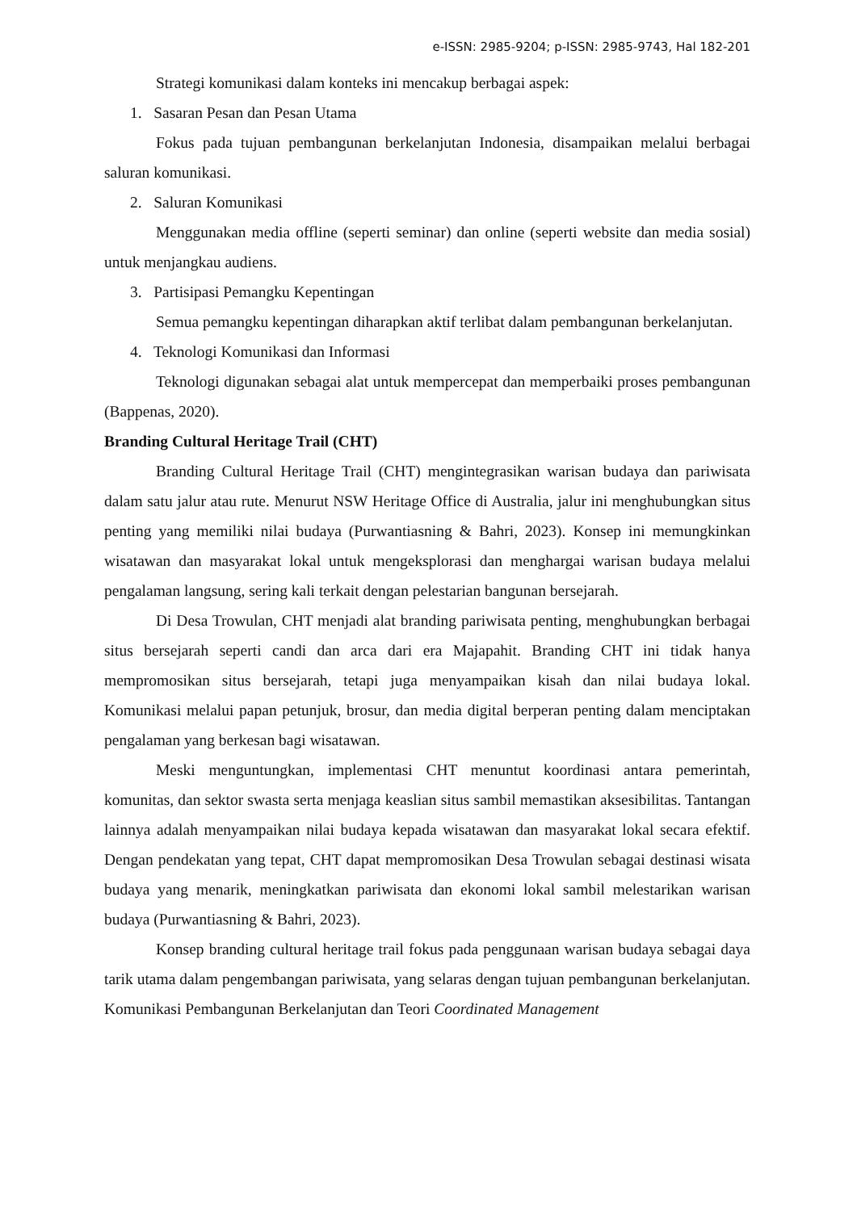e-ISSN: 2985-9204; p-ISSN: 2985-9743, Hal 182-201
Strategi komunikasi dalam konteks ini mencakup berbagai aspek:
1. Sasaran Pesan dan Pesan Utama
Fokus pada tujuan pembangunan berkelanjutan Indonesia, disampaikan melalui berbagai saluran komunikasi.
2. Saluran Komunikasi
Menggunakan media offline (seperti seminar) dan online (seperti website dan media sosial) untuk menjangkau audiens.
3. Partisipasi Pemangku Kepentingan
Semua pemangku kepentingan diharapkan aktif terlibat dalam pembangunan berkelanjutan.
4. Teknologi Komunikasi dan Informasi
Teknologi digunakan sebagai alat untuk mempercepat dan memperbaiki proses pembangunan (Bappenas, 2020).
Branding Cultural Heritage Trail (CHT)
Branding Cultural Heritage Trail (CHT) mengintegrasikan warisan budaya dan pariwisata dalam satu jalur atau rute. Menurut NSW Heritage Office di Australia, jalur ini menghubungkan situs penting yang memiliki nilai budaya (Purwantiasning & Bahri, 2023). Konsep ini memungkinkan wisatawan dan masyarakat lokal untuk mengeksplorasi dan menghargai warisan budaya melalui pengalaman langsung, sering kali terkait dengan pelestarian bangunan bersejarah.
Di Desa Trowulan, CHT menjadi alat branding pariwisata penting, menghubungkan berbagai situs bersejarah seperti candi dan arca dari era Majapahit. Branding CHT ini tidak hanya mempromosikan situs bersejarah, tetapi juga menyampaikan kisah dan nilai budaya lokal. Komunikasi melalui papan petunjuk, brosur, dan media digital berperan penting dalam menciptakan pengalaman yang berkesan bagi wisatawan.
Meski menguntungkan, implementasi CHT menuntut koordinasi antara pemerintah, komunitas, dan sektor swasta serta menjaga keaslian situs sambil memastikan aksesibilitas. Tantangan lainnya adalah menyampaikan nilai budaya kepada wisatawan dan masyarakat lokal secara efektif. Dengan pendekatan yang tepat, CHT dapat mempromosikan Desa Trowulan sebagai destinasi wisata budaya yang menarik, meningkatkan pariwisata dan ekonomi lokal sambil melestarikan warisan budaya (Purwantiasning & Bahri, 2023).
Konsep branding cultural heritage trail fokus pada penggunaan warisan budaya sebagai daya tarik utama dalam pengembangan pariwisata, yang selaras dengan tujuan pembangunan berkelanjutan. Komunikasi Pembangunan Berkelanjutan dan Teori Coordinated Management